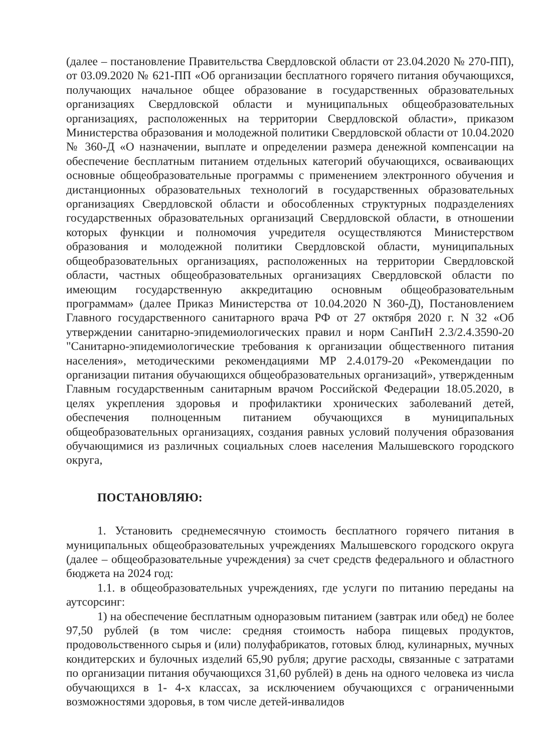(далее – постановление Правительства Свердловской области от 23.04.2020 № 270-ПП), от 03.09.2020 № 621-ПП «Об организации бесплатного горячего питания обучающихся, получающих начальное общее образование в государственных образовательных организациях Свердловской области и муниципальных общеобразовательных организациях, расположенных на территории Свердловской области», приказом Министерства образования и молодежной политики Свердловской области от 10.04.2020 № 360-Д «О назначении, выплате и определении размера денежной компенсации на обеспечение бесплатным питанием отдельных категорий обучающихся, осваивающих основные общеобразовательные программы с применением электронного обучения и дистанционных образовательных технологий в государственных образовательных организациях Свердловской области и обособленных структурных подразделениях государственных образовательных организаций Свердловской области, в отношении которых функции и полномочия учредителя осуществляются Министерством образования и молодежной политики Свердловской области, муниципальных общеобразовательных организациях, расположенных на территории Свердловской области, частных общеобразовательных организациях Свердловской области по имеющим государственную аккредитацию основным общеобразовательным программам» (далее Приказ Министерства от 10.04.2020 N 360-Д), Постановлением Главного государственного санитарного врача РФ от 27 октября 2020 г. N 32 «Об утверждении санитарно-эпидемиологических правил и норм СанПиН 2.3/2.4.3590-20 "Санитарно-эпидемиологические требования к организации общественного питания населения», методическими рекомендациями МР 2.4.0179-20 «Рекомендации по организации питания обучающихся общеобразовательных организаций», утвержденным Главным государственным санитарным врачом Российской Федерации 18.05.2020, в целях укрепления здоровья и профилактики хронических заболеваний детей, обеспечения полноценным питанием обучающихся в муниципальных общеобразовательных организациях, создания равных условий получения образования обучающимися из различных социальных слоев населения Малышевского городского округа,
ПОСТАНОВЛЯЮ:
1. Установить среднемесячную стоимость бесплатного горячего питания в муниципальных общеобразовательных учреждениях Малышевского городского округа (далее – общеобразовательные учреждения) за счет средств федерального и областного бюджета на 2024 год:
1.1. в общеобразовательных учреждениях, где услуги по питанию переданы на аутсорсинг:
1) на обеспечение бесплатным одноразовым питанием (завтрак или обед) не более 97,50 рублей (в том числе: средняя стоимость набора пищевых продуктов, продовольственного сырья и (или) полуфабрикатов, готовых блюд, кулинарных, мучных кондитерских и булочных изделий 65,90 рубля; другие расходы, связанные с затратами по организации питания обучающихся 31,60 рублей) в день на одного человека из числа обучающихся в 1- 4-х классах, за исключением обучающихся с ограниченными возможностями здоровья, в том числе детей-инвалидов